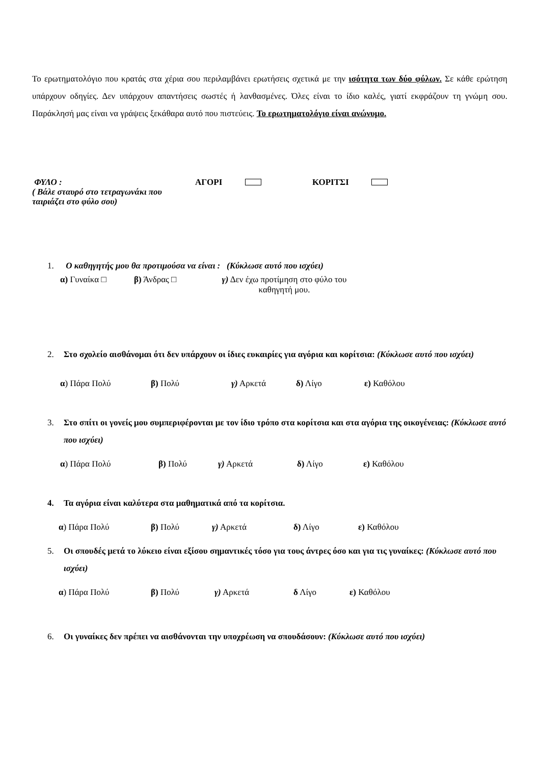Το ερωτηματολόγιο που κρατάς στα χέρια σου περιλαμβάνει ερωτήσεις σχετικά με την ισότητα των δύο φύλων. Σε κάθε ερώτηση υπάρχουν οδηγίες. Δεν υπάρχουν απαντήσεις σωστές ή λανθασμένες. Όλες είναι το ίδιο καλές, γιατί εκφράζουν τη γνώμη σου. Παράκλησή μας είναι να γράψεις ξεκάθαρα αυτό που πιστεύεις. Το ερωτηματολόγιο είναι ανώνυμο.
ΦΥΛΟ :
( Βάλε σταυρό στο τετραγωνάκι που ταιριάζει στο φύλο σου)
ΑΓΟΡΙ ΚΟΡΙΤΣΙ
1. Ο καθηγητής μου θα προτιμούσα να είναι : (Κύκλωσε αυτό που ισχύει)
α) Γυναίκα □ β) Άνδρας □ γ) Δεν έχω προτίμηση στο φύλο του
καθηγητή μου.
2. Στο σχολείο αισθάνομαι ότι δεν υπάρχουν οι ίδιες ευκαιρίες για αγόρια και κορίτσια: (Κύκλωσε αυτό που ισχύει)
α) Πάρα Πολύ β) Πολύ γ) Αρκετά δ) Λίγο ε) Καθόλου
3. Στο σπίτι οι γονείς μου συμπεριφέρονται με τον ίδιο τρόπο στα κορίτσια και στα αγόρια της οικογένειας: (Κύκλωσε αυτό που ισχύει)
α) Πάρα Πολύ β) Πολύ γ) Αρκετά δ) Λίγο ε) Καθόλου
4. Τα αγόρια είναι καλύτερα στα μαθηματικά από τα κορίτσια.
α) Πάρα Πολύ β) Πολύ γ) Αρκετά δ) Λίγο ε) Καθόλου
5. Οι σπουδές μετά το λύκειο είναι εξίσου σημαντικές τόσο για τους άντρες όσο και για τις γυναίκες: (Κύκλωσε αυτό που ισχύει)
α) Πάρα Πολύ β) Πολύ γ) Αρκετά δ Λίγο ε) Καθόλου
6. Οι γυναίκες δεν πρέπει να αισθάνονται την υποχρέωση να σπουδάσουν: (Κύκλωσε αυτό που ισχύει)